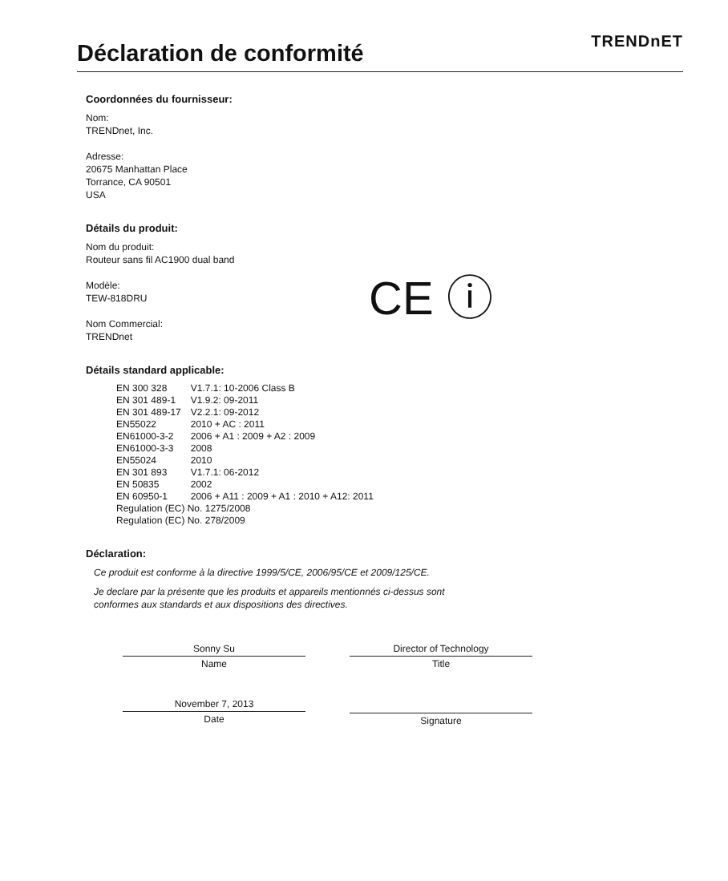Déclaration de conformité
TRENDnET
CE ⓘ
Coordonnées du fournisseur:
Nom:
TRENDnet, Inc.
Adresse:
20675 Manhattan Place
Torrance, CA 90501
USA
Détails du produit:
Nom du produit:
Routeur sans fil AC1900 dual band
Modèle:
TEW-818DRU
Nom Commercial:
TRENDnet
Détails standard applicable:
| EN 300 328 | V1.7.1: 10-2006 Class B |
| EN 301 489-1 | V1.9.2: 09-2011 |
| EN 301 489-17 | V2.2.1: 09-2012 |
| EN55022 | 2010 + AC : 2011 |
| EN61000-3-2 | 2006 + A1 : 2009 + A2 : 2009 |
| EN61000-3-3 | 2008 |
| EN55024 | 2010 |
| EN 301 893 | V1.7.1: 06-2012 |
| EN 50835 | 2002 |
| EN 60950-1 | 2006 + A11 : 2009 + A1 : 2010 + A12: 2011 |
| Regulation (EC) No. 1275/2008 | |
| Regulation (EC) No. 278/2009 | |
Déclaration:
Ce produit est conforme à la directive 1999/5/CE, 2006/95/CE et 2009/125/CE.
Je declare par la présente que les produits et appareils mentionnés ci-dessus sont
conformes aux standards et aux dispositions des directives.
Sonny Su
Name
November 7, 2013
Date
Director of Technology
Title
Signature